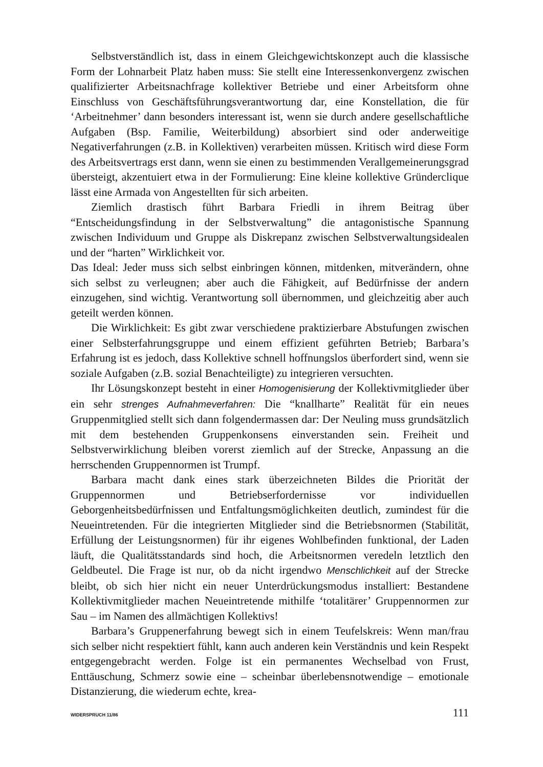Selbstverständlich ist, dass in einem Gleichgewichtskonzept auch die klassische Form der Lohnarbeit Platz haben muss: Sie stellt eine Interessenkonvergenz zwischen qualifizierter Arbeitsnachfrage kollektiver Betriebe und einer Arbeitsform ohne Einschluss von Geschäftsführungsverantwortung dar, eine Konstellation, die für ‘Arbeitnehmer’ dann besonders interessant ist, wenn sie durch andere gesellschaftliche Aufgaben (Bsp. Familie, Weiterbildung) absorbiert sind oder anderweitige Negativerfahrungen (z.B. in Kollektiven) verarbeiten müssen. Kritisch wird diese Form des Arbeitsvertrags erst dann, wenn sie einen zu bestimmenden Verallgemeinerungsgrad übersteigt, akzentuiert etwa in der Formulierung: Eine kleine kollektive Gründerclique lässt eine Armada von Angestellten für sich arbeiten.
Ziemlich drastisch führt Barbara Friedli in ihrem Beitrag über “Entscheidungsfindung in der Selbstverwaltung” die antagonistische Spannung zwischen Individuum und Gruppe als Diskrepanz zwischen Selbstverwaltungsidealen und der “harten” Wirklichkeit vor.
Das Ideal: Jeder muss sich selbst einbringen können, mitdenken, mitverändern, ohne sich selbst zu verleugnen; aber auch die Fähigkeit, auf Bedürfnisse der andern einzugehen, sind wichtig. Verantwortung soll übernommen, und gleichzeitig aber auch geteilt werden können.
Die Wirklichkeit: Es gibt zwar verschiedene praktizierbare Abstufungen zwischen einer Selbsterfahrungsgruppe und einem effizient geführten Betrieb; Barbara’s Erfahrung ist es jedoch, dass Kollektive schnell hoffnungslos überfordert sind, wenn sie soziale Aufgaben (z.B. sozial Benachteiligte) zu integrieren versuchten.
Ihr Lösungskonzept besteht in einer Homogenisierung der Kollektivmitglieder über ein sehr strenges Aufnahmeverfahren: Die “knallharte” Realität für ein neues Gruppenmitglied stellt sich dann folgendermassen dar: Der Neuling muss grundsätzlich mit dem bestehenden Gruppenkonsens einverstanden sein. Freiheit und Selbstverwirklichung bleiben vorerst ziemlich auf der Strecke, Anpassung an die herrschenden Gruppennormen ist Trumpf.
Barbara macht dank eines stark überzeichneten Bildes die Priorität der Gruppennormen und Betriebserfordernisse vor individuellen Geborgenheitsbedürfnissen und Entfaltungsmöglichkeiten deutlich, zumindest für die Neueintretenden. Für die integrierten Mitglieder sind die Betriebsnormen (Stabilität, Erfüllung der Leistungsnormen) für ihr eigenes Wohlbefinden funktional, der Laden läuft, die Qualitätsstandards sind hoch, die Arbeitsnormen veredeln letztlich den Geldbeutel. Die Frage ist nur, ob da nicht irgendwo Menschlichkeit auf der Strecke bleibt, ob sich hier nicht ein neuer Unterdrückungsmodus installiert: Bestandene Kollektivmitglieder machen Neueintretende mithilfe ‘totalitärer’ Gruppennormen zur Sau – im Namen des allmächtigen Kollektivs!
Barbara’s Gruppenerfahrung bewegt sich in einem Teufelskreis: Wenn man/frau sich selber nicht respektiert fühlt, kann auch anderen kein Verständnis und kein Respekt entgegengebracht werden. Folge ist ein permanentes Wechselbad von Frust, Enttäuschung, Schmerz sowie eine – scheinbar überlebensnotwendige – emotionale Distanzierung, die wiederum echte, krea-
WIDERSPRUCH 11/86 111